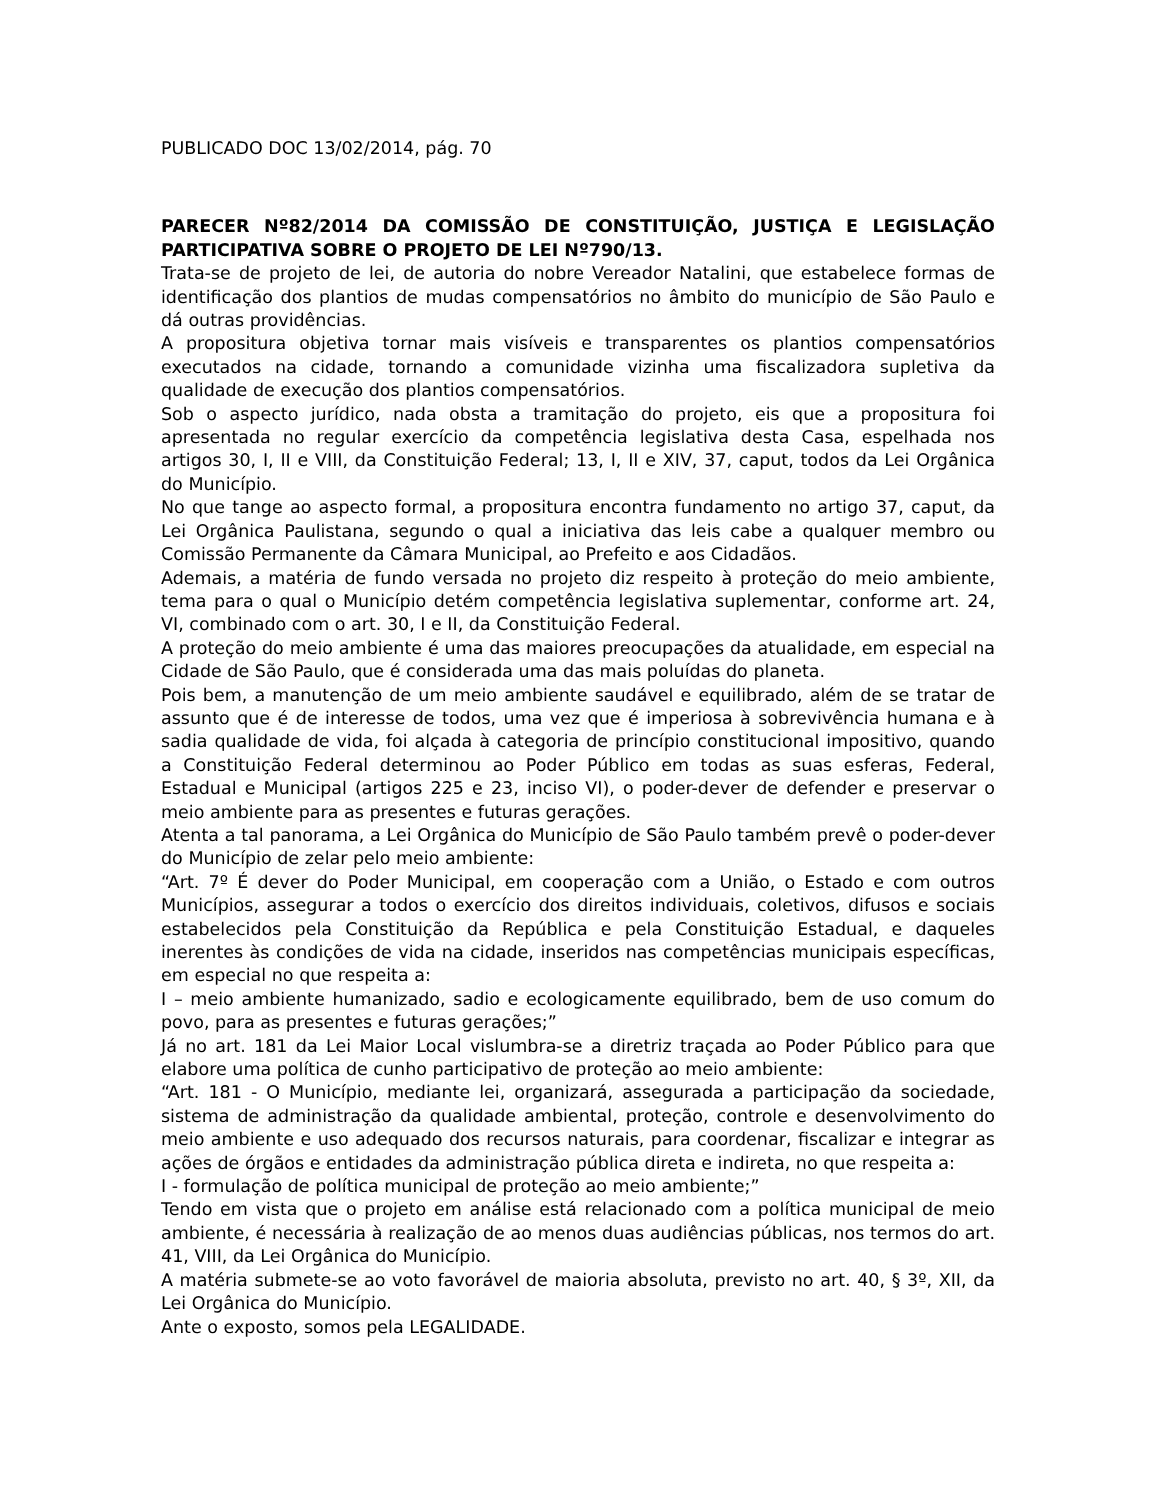PUBLICADO DOC 13/02/2014, pág. 70
PARECER Nº82/2014 DA COMISSÃO DE CONSTITUIÇÃO, JUSTIÇA E LEGISLAÇÃO PARTICIPATIVA SOBRE O PROJETO DE LEI Nº790/13.
Trata-se de projeto de lei, de autoria do nobre Vereador Natalini, que estabelece formas de identificação dos plantios de mudas compensatórios no âmbito do município de São Paulo e dá outras providências.
A propositura objetiva tornar mais visíveis e transparentes os plantios compensatórios executados na cidade, tornando a comunidade vizinha uma fiscalizadora supletiva da qualidade de execução dos plantios compensatórios.
Sob o aspecto jurídico, nada obsta a tramitação do projeto, eis que a propositura foi apresentada no regular exercício da competência legislativa desta Casa, espelhada nos artigos 30, I, II e VIII, da Constituição Federal; 13, I, II e XIV, 37, caput, todos da Lei Orgânica do Município.
No que tange ao aspecto formal, a propositura encontra fundamento no artigo 37, caput, da Lei Orgânica Paulistana, segundo o qual a iniciativa das leis cabe a qualquer membro ou Comissão Permanente da Câmara Municipal, ao Prefeito e aos Cidadãos.
Ademais, a matéria de fundo versada no projeto diz respeito à proteção do meio ambiente, tema para o qual o Município detém competência legislativa suplementar, conforme art. 24, VI, combinado com o art. 30, I e II, da Constituição Federal.
A proteção do meio ambiente é uma das maiores preocupações da atualidade, em especial na Cidade de São Paulo, que é considerada uma das mais poluídas do planeta.
Pois bem, a manutenção de um meio ambiente saudável e equilibrado, além de se tratar de assunto que é de interesse de todos, uma vez que é imperiosa à sobrevivência humana e à sadia qualidade de vida, foi alçada à categoria de princípio constitucional impositivo, quando a Constituição Federal determinou ao Poder Público em todas as suas esferas, Federal, Estadual e Municipal (artigos 225 e 23, inciso VI), o poder-dever de defender e preservar o meio ambiente para as presentes e futuras gerações.
Atenta a tal panorama, a Lei Orgânica do Município de São Paulo também prevê o poder-dever do Município de zelar pelo meio ambiente:
“Art. 7º É dever do Poder Municipal, em cooperação com a União, o Estado e com outros Municípios, assegurar a todos o exercício dos direitos individuais, coletivos, difusos e sociais estabelecidos pela Constituição da República e pela Constituição Estadual, e daqueles inerentes às condições de vida na cidade, inseridos nas competências municipais específicas, em especial no que respeita a:
I – meio ambiente humanizado, sadio e ecologicamente equilibrado, bem de uso comum do povo, para as presentes e futuras gerações;”
Já no art. 181 da Lei Maior Local vislumbra-se a diretriz traçada ao Poder Público para que elabore uma política de cunho participativo de proteção ao meio ambiente:
“Art. 181 - O Município, mediante lei, organizará, assegurada a participação da sociedade, sistema de administração da qualidade ambiental, proteção, controle e desenvolvimento do meio ambiente e uso adequado dos recursos naturais, para coordenar, fiscalizar e integrar as ações de órgãos e entidades da administração pública direta e indireta, no que respeita a:
I - formulação de política municipal de proteção ao meio ambiente;”
Tendo em vista que o projeto em análise está relacionado com a política municipal de meio ambiente, é necessária à realização de ao menos duas audiências públicas, nos termos do art. 41, VIII, da Lei Orgânica do Município.
A matéria submete-se ao voto favorável de maioria absoluta, previsto no art. 40, § 3º, XII, da Lei Orgânica do Município.
Ante o exposto, somos pela LEGALIDADE.